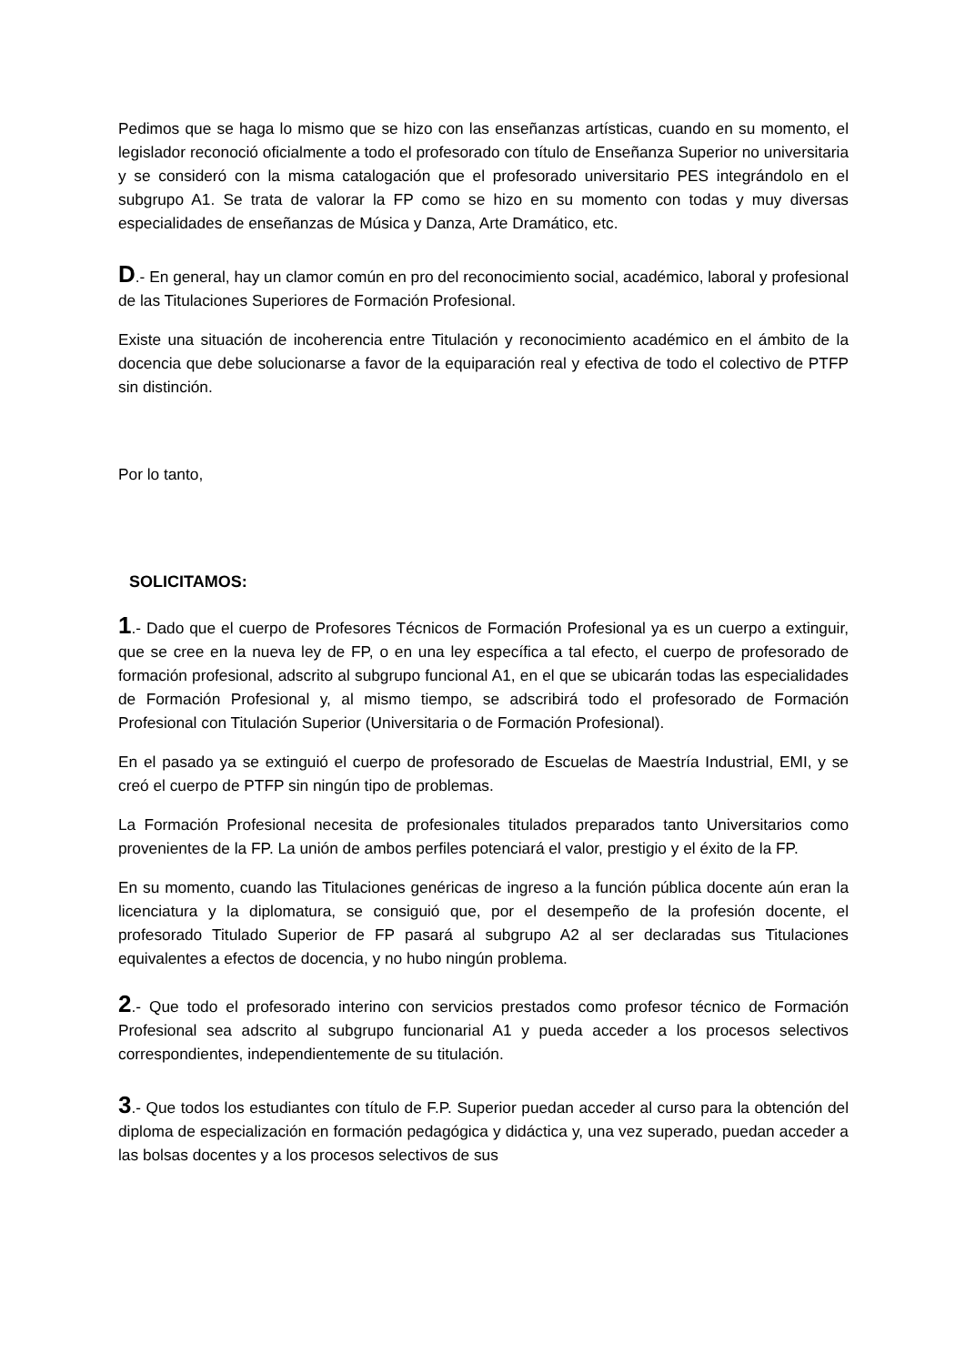Pedimos que se haga lo mismo que se hizo con las enseñanzas artísticas, cuando en su momento, el legislador reconoció oficialmente a todo el profesorado con título de Enseñanza Superior no universitaria y se consideró con la misma catalogación que el profesorado universitario PES integrándolo en el subgrupo A1. Se trata de valorar la FP como se hizo en su momento con todas y muy diversas especialidades de enseñanzas de Música y Danza, Arte Dramático, etc.
D.- En general, hay un clamor común en pro del reconocimiento social, académico, laboral y profesional de las Titulaciones Superiores de Formación Profesional.
Existe una situación de incoherencia entre Titulación y reconocimiento académico en el ámbito de la docencia que debe solucionarse a favor de la equiparación real y efectiva de todo el colectivo de PTFP sin distinción.
Por lo tanto,
SOLICITAMOS:
1.- Dado que el cuerpo de Profesores Técnicos de Formación Profesional ya es un cuerpo a extinguir, que se cree en la nueva ley de FP, o en una ley específica a tal efecto, el cuerpo de profesorado de formación profesional, adscrito al subgrupo funcional A1, en el que se ubicarán todas las especialidades de Formación Profesional y, al mismo tiempo, se adscribirá todo el profesorado de Formación Profesional con Titulación Superior (Universitaria o de Formación Profesional).
En el pasado ya se extinguió el cuerpo de profesorado de Escuelas de Maestría Industrial, EMI, y se creó el cuerpo de PTFP sin ningún tipo de problemas.
La Formación Profesional necesita de profesionales titulados preparados tanto Universitarios como provenientes de la FP. La unión de ambos perfiles potenciará el valor, prestigio y el éxito de la FP.
En su momento, cuando las Titulaciones genéricas de ingreso a la función pública docente aún eran la licenciatura y la diplomatura, se consiguió que, por el desempeño de la profesión docente, el profesorado Titulado Superior de FP pasará al subgrupo A2 al ser declaradas sus Titulaciones equivalentes a efectos de docencia, y no hubo ningún problema.
2.- Que todo el profesorado interino con servicios prestados como profesor técnico de Formación Profesional sea adscrito al subgrupo funcionarial A1 y pueda acceder a los procesos selectivos correspondientes, independientemente de su titulación.
3.- Que todos los estudiantes con título de F.P. Superior puedan acceder al curso para la obtención del diploma de especialización en formación pedagógica y didáctica y, una vez superado, puedan acceder a las bolsas docentes y a los procesos selectivos de sus